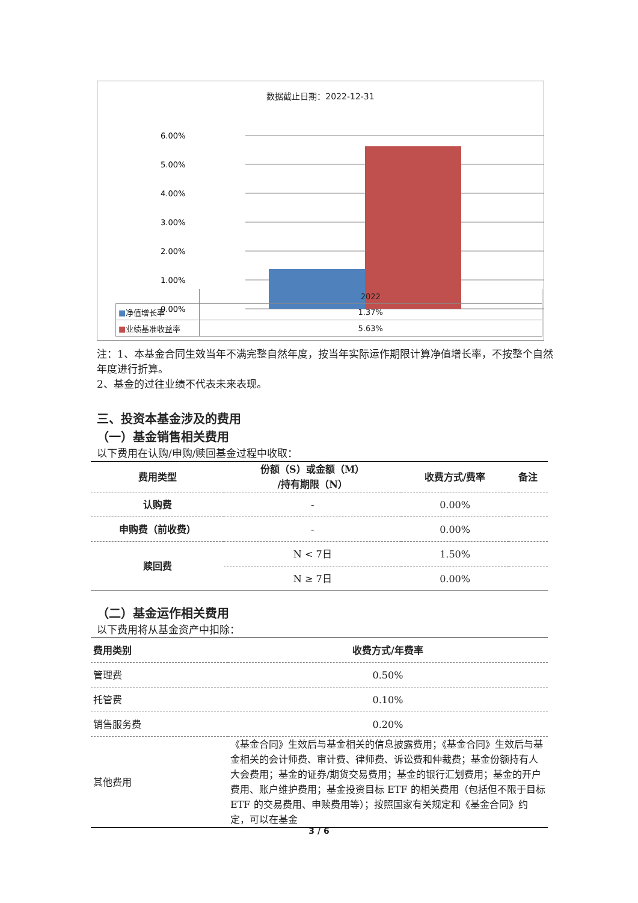数据截止日期：2022-12-31
6.00%
5.00%
4.00%
3.00%
2.00%
1.00%
0.00%
| | 2022 |
| ■ 净值增长率 | 1.37% |
| ■ 业绩基准收益率 | 5.63% |
注：1、本基金合同生效当年不满完整自然年度，按当年实际运作期限计算净值增长率，不按整个自然年度进行折算。
2、基金的过往业绩不代表未来表现。
三、投资本基金涉及的费用
（一）基金销售相关费用
以下费用在认购/申购/赎回基金过程中收取：
| 费用类型 | 份额（S）或金额（M） /持有期限（N） | 收费方式/费率 | 备注 |
| --- | --- | --- | --- |
| 认购费 | - | 0.00% | |
| 申购费（前收费） | - | 0.00% | |
| 赎回费 | N < 7日 | 1.50% | |
| | N ≥ 7日 | 0.00% | |
（二）基金运作相关费用
以下费用将从基金资产中扣除：
| 费用类别 | 收费方式/年费率 |
| --- | --- |
| 管理费 | 0.50% |
| 托管费 | 0.10% |
| 销售服务费 | 0.20% |
| 其他费用 | 《基金合同》生效后与基金相关的信息披露费用；《基金合同》生效后与基金相关的会计师费、审计费、律师费、诉讼费和仲裁费；基金份额持有人大会费用；基金的证券/期货交易费用；基金的银行汇划费用；基金的开户费用、账户维护费用；基金投资目标 ETF 的相关费用（包括但不限于目标 ETF 的交易费用、申赎费用等）；按照国家有关规定和《基金合同》约定，可以在基金 |
3 / 6